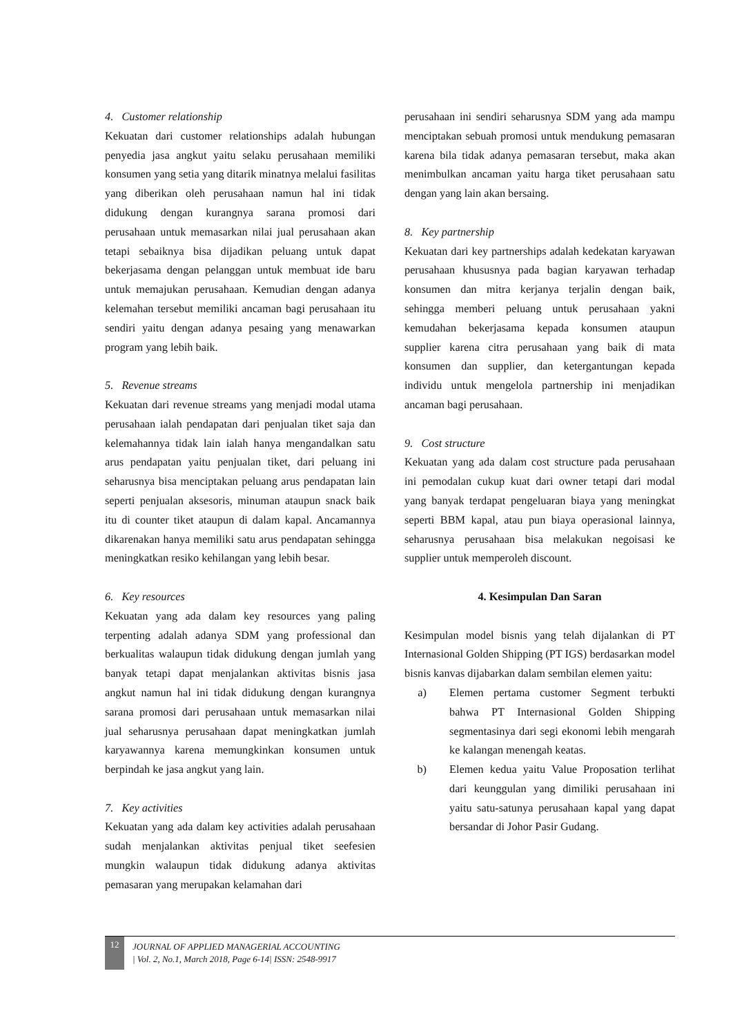4. Customer relationship
Kekuatan dari customer relationships adalah hubungan penyedia jasa angkut yaitu selaku perusahaan memiliki konsumen yang setia yang ditarik minatnya melalui fasilitas yang diberikan oleh perusahaan namun hal ini tidak didukung dengan kurangnya sarana promosi dari perusahaan untuk memasarkan nilai jual perusahaan akan tetapi sebaiknya bisa dijadikan peluang untuk dapat bekerjasama dengan pelanggan untuk membuat ide baru untuk memajukan perusahaan. Kemudian dengan adanya kelemahan tersebut memiliki ancaman bagi perusahaan itu sendiri yaitu dengan adanya pesaing yang menawarkan program yang lebih baik.
5. Revenue streams
Kekuatan dari revenue streams yang menjadi modal utama perusahaan ialah pendapatan dari penjualan tiket saja dan kelemahannya tidak lain ialah hanya mengandalkan satu arus pendapatan yaitu penjualan tiket, dari peluang ini seharusnya bisa menciptakan peluang arus pendapatan lain seperti penjualan aksesoris, minuman ataupun snack baik itu di counter tiket ataupun di dalam kapal. Ancamannya dikarenakan hanya memiliki satu arus pendapatan sehingga meningkatkan resiko kehilangan yang lebih besar.
6. Key resources
Kekuatan yang ada dalam key resources yang paling terpenting adalah adanya SDM yang professional dan berkualitas walaupun tidak didukung dengan jumlah yang banyak tetapi dapat menjalankan aktivitas bisnis jasa angkut namun hal ini tidak didukung dengan kurangnya sarana promosi dari perusahaan untuk memasarkan nilai jual seharusnya perusahaan dapat meningkatkan jumlah karyawannya karena memungkinkan konsumen untuk berpindah ke jasa angkut yang lain.
7. Key activities
Kekuatan yang ada dalam key activities adalah perusahaan sudah menjalankan aktivitas penjual tiket seefesien mungkin walaupun tidak didukung adanya aktivitas pemasaran yang merupakan kelamahan dari
perusahaan ini sendiri seharusnya SDM yang ada mampu menciptakan sebuah promosi untuk mendukung pemasaran karena bila tidak adanya pemasaran tersebut, maka akan menimbulkan ancaman yaitu harga tiket perusahaan satu dengan yang lain akan bersaing.
8. Key partnership
Kekuatan dari key partnerships adalah kedekatan karyawan perusahaan khususnya pada bagian karyawan terhadap konsumen dan mitra kerjanya terjalin dengan baik, sehingga memberi peluang untuk perusahaan yakni kemudahan bekerjasama kepada konsumen ataupun supplier karena citra perusahaan yang baik di mata konsumen dan supplier, dan ketergantungan kepada individu untuk mengelola partnership ini menjadikan ancaman bagi perusahaan.
9. Cost structure
Kekuatan yang ada dalam cost structure pada perusahaan ini pemodalan cukup kuat dari owner tetapi dari modal yang banyak terdapat pengeluaran biaya yang meningkat seperti BBM kapal, atau pun biaya operasional lainnya, seharusnya perusahaan bisa melakukan negoisasi ke supplier untuk memperoleh discount.
4. Kesimpulan Dan Saran
Kesimpulan model bisnis yang telah dijalankan di PT Internasional Golden Shipping (PT IGS) berdasarkan model bisnis kanvas dijabarkan dalam sembilan elemen yaitu:
a) Elemen pertama customer Segment terbukti bahwa PT Internasional Golden Shipping segmentasinya dari segi ekonomi lebih mengarah ke kalangan menengah keatas.
b) Elemen kedua yaitu Value Proposation terlihat dari keunggulan yang dimiliki perusahaan ini yaitu satu-satunya perusahaan kapal yang dapat bersandar di Johor Pasir Gudang.
12
JOURNAL OF APPLIED MANAGERIAL ACCOUNTING
| Vol. 2, No.1, March 2018, Page 6-14| ISSN: 2548-9917